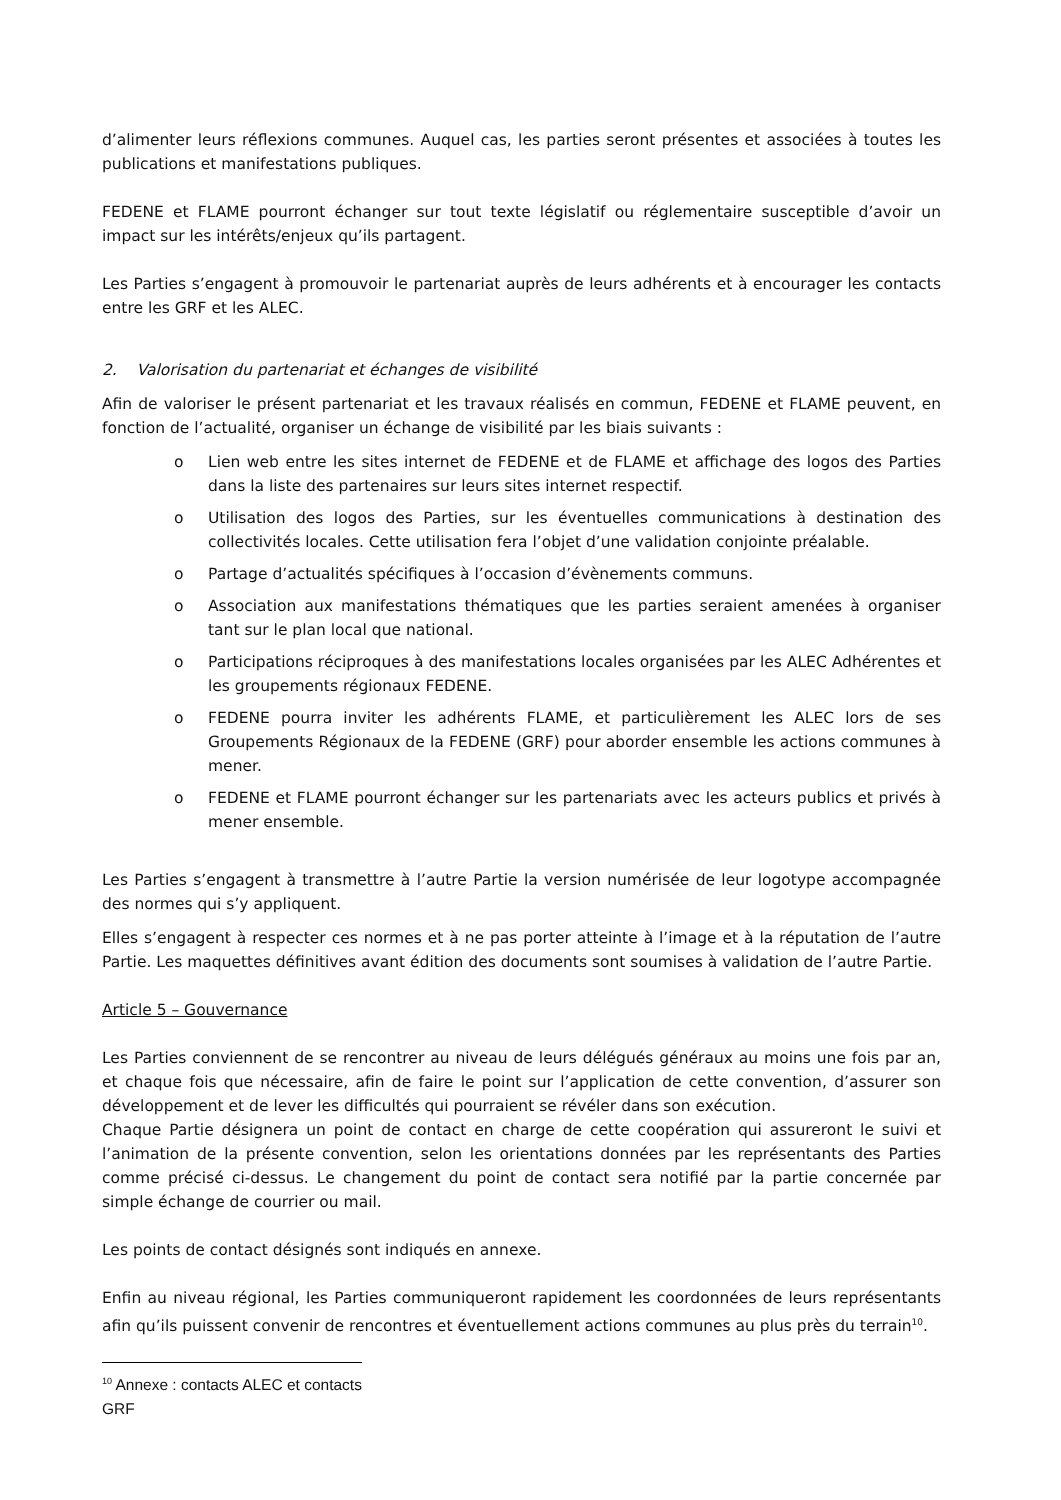d’alimenter leurs réflexions communes. Auquel cas, les parties seront présentes et associées à toutes les publications et manifestations publiques.
FEDENE et FLAME pourront échanger sur tout texte législatif ou réglementaire susceptible d’avoir un impact sur les intérêts/enjeux qu’ils partagent.
Les Parties s’engagent à promouvoir le partenariat auprès de leurs adhérents et à encourager les contacts entre les GRF et les ALEC.
2. Valorisation du partenariat et échanges de visibilité
Afin de valoriser le présent partenariat et les travaux réalisés en commun, FEDENE et FLAME peuvent, en fonction de l’actualité, organiser un échange de visibilité par les biais suivants :
o Lien web entre les sites internet de FEDENE et de FLAME et affichage des logos des Parties dans la liste des partenaires sur leurs sites internet respectif.
o Utilisation des logos des Parties, sur les éventuelles communications à destination des collectivités locales. Cette utilisation fera l’objet d’une validation conjointe préalable.
o Partage d’actualités spécifiques à l’occasion d’évènements communs.
o Association aux manifestations thématiques que les parties seraient amenées à organiser tant sur le plan local que national.
o Participations réciproques à des manifestations locales organisées par les ALEC Adhérentes et les groupements régionaux FEDENE.
o FEDENE pourra inviter les adhérents FLAME, et particulièrement les ALEC lors de ses Groupements Régionaux de la FEDENE (GRF) pour aborder ensemble les actions communes à mener.
o FEDENE et FLAME pourront échanger sur les partenariats avec les acteurs publics et privés à mener ensemble.
Les Parties s’engagent à transmettre à l’autre Partie la version numérisée de leur logotype accompagnée des normes qui s’y appliquent.
Elles s’engagent à respecter ces normes et à ne pas porter atteinte à l’image et à la réputation de l’autre Partie. Les maquettes définitives avant édition des documents sont soumises à validation de l’autre Partie.
Article 5 – Gouvernance
Les Parties conviennent de se rencontrer au niveau de leurs délégués généraux au moins une fois par an, et chaque fois que nécessaire, afin de faire le point sur l’application de cette convention, d’assurer son développement et de lever les difficultés qui pourraient se révéler dans son exécution.
Chaque Partie désignera un point de contact en charge de cette coopération qui assureront le suivi et l’animation de la présente convention, selon les orientations données par les représentants des Parties comme précisé ci-dessus. Le changement du point de contact sera notifié par la partie concernée par simple échange de courrier ou mail.
Les points de contact désignés sont indiqués en annexe.
Enfin au niveau régional, les Parties communiqueront rapidement les coordonnées de leurs représentants afin qu’ils puissent convenir de rencontres et éventuellement actions communes au plus près du terrain<sup>10</sup>.
<sup>10</sup> Annexe : contacts ALEC et contacts GRF